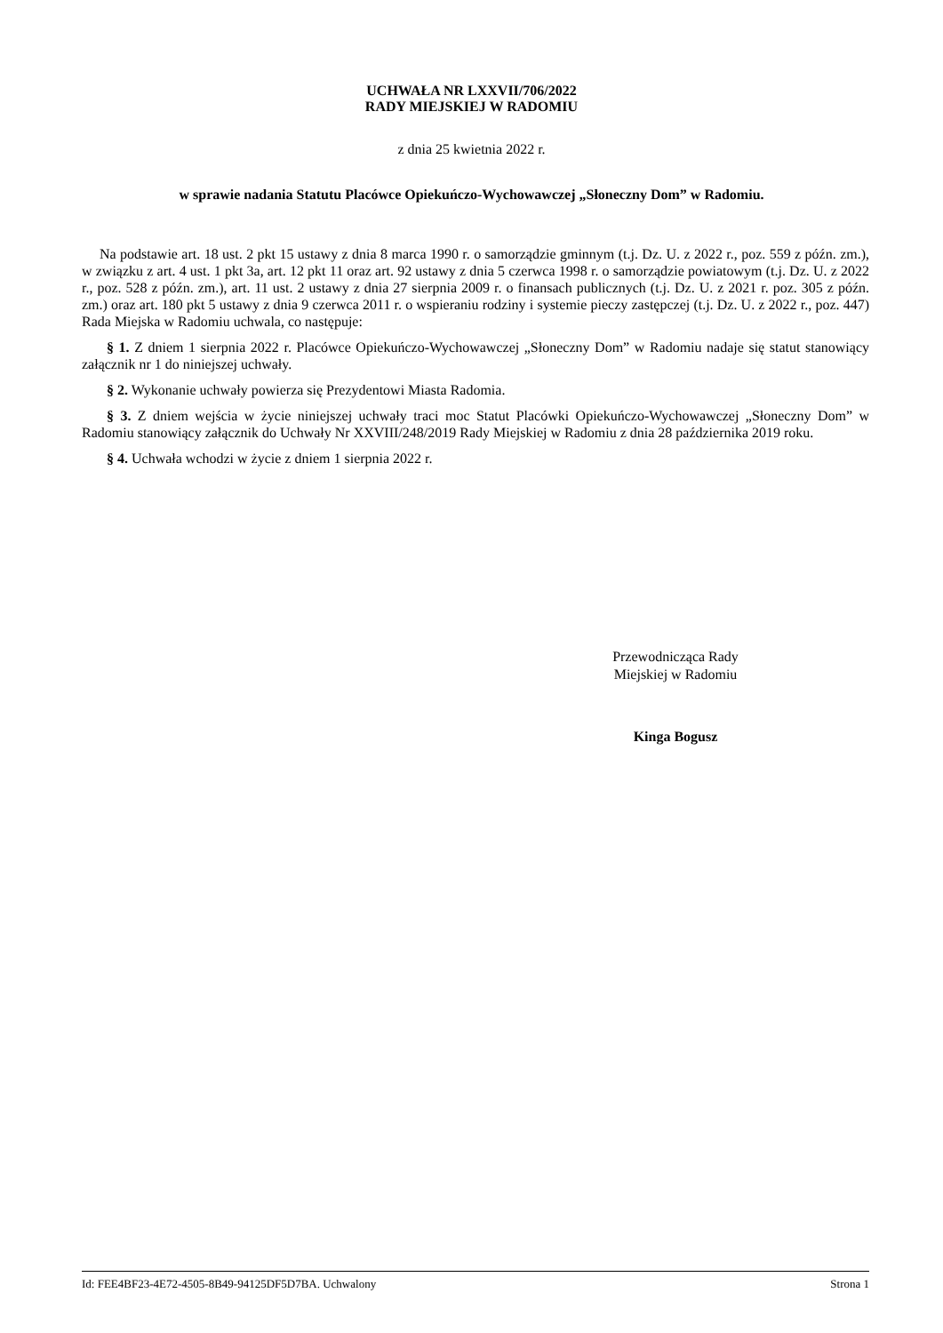UCHWAŁA NR LXXVII/706/2022
RADY MIEJSKIEJ W RADOMIU
z dnia 25 kwietnia 2022 r.
w sprawie nadania Statutu Placówce Opiekuńczo-Wychowawczej „Słoneczny Dom” w Radomiu.
Na podstawie art. 18 ust. 2 pkt 15 ustawy z dnia 8 marca 1990 r. o samorządzie gminnym (t.j. Dz. U. z 2022 r., poz. 559 z późn. zm.), w związku z art. 4 ust. 1 pkt 3a, art. 12 pkt 11 oraz art. 92 ustawy z dnia 5 czerwca 1998 r. o samorządzie powiatowym (t.j. Dz. U. z 2022 r., poz. 528 z późn. zm.), art. 11 ust. 2 ustawy z dnia 27 sierpnia 2009 r. o finansach publicznych (t.j. Dz. U. z 2021 r. poz. 305 z późn. zm.) oraz art. 180 pkt 5 ustawy z dnia 9 czerwca 2011 r. o wspieraniu rodziny i systemie pieczy zastępczej (t.j. Dz. U. z 2022 r., poz. 447) Rada Miejska w Radomiu uchwala, co następuje:
§ 1. Z dniem 1 sierpnia 2022 r. Placówce Opiekuńczo-Wychowawczej „Słoneczny Dom” w Radomiu nadaje się statut stanowiący załącznik nr 1 do niniejszej uchwały.
§ 2. Wykonanie uchwały powierza się Prezydentowi Miasta Radomia.
§ 3. Z dniem wejścia w życie niniejszej uchwały traci moc Statut Placówki Opiekuńczo-Wychowawczej „Słoneczny Dom” w Radomiu stanowiący załącznik do Uchwały Nr XXVIII/248/2019 Rady Miejskiej w Radomiu z dnia 28 października 2019 roku.
§ 4. Uchwała wchodzi w życie z dniem 1 sierpnia 2022 r.
Przewodnicząca Rady
Miejskiej w Radomiu
Kinga Bogusz
Id: FEE4BF23-4E72-4505-8B49-94125DF5D7BA. Uchwalony Strona 1